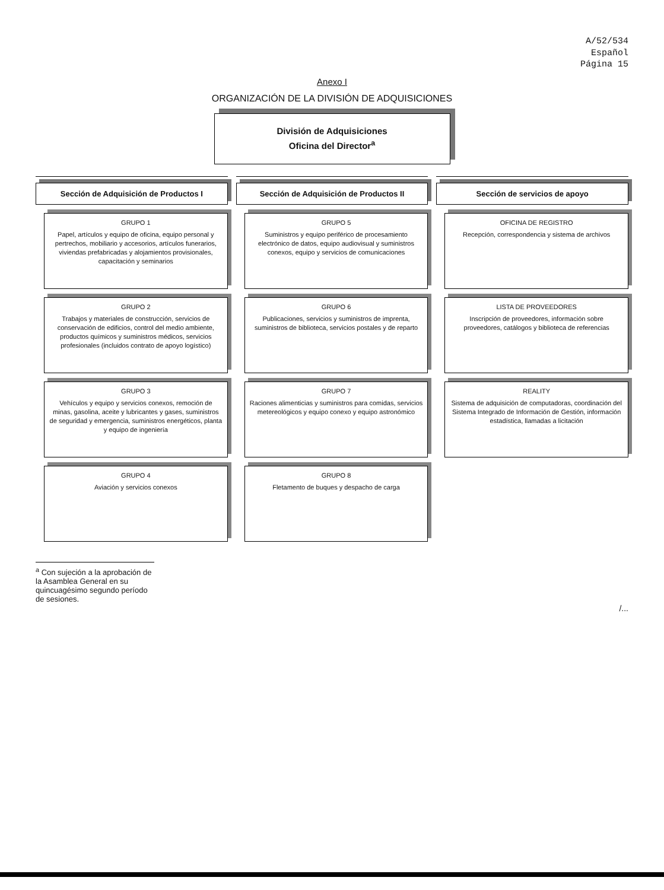A/52/534
Español
Página 15
Anexo I
ORGANIZACIÓN DE LA DIVISIÓN DE ADQUISICIONES
División de Adquisiciones
Oficina del Director<sup>a</sup>
Sección de Adquisición de Productos I
GRUPO 1
Papel, artículos y equipo de oficina, equipo personal y pertrechos, mobiliario y accesorios, artículos funerarios, viviendas prefabricadas y alojamientos provisionales, capacitación y seminarios
GRUPO 2
Trabajos y materiales de construcción, servicios de conservación de edificios, control del medio ambiente, productos químicos y suministros médicos, servicios profesionales (incluidos contrato de apoyo logístico)
GRUPO 3
Vehículos y equipo y servicios conexos, remoción de minas, gasolina, aceite y lubricantes y gases, suministros de seguridad y emergencia, suministros energéticos, planta y equipo de ingeniería
GRUPO 4
Aviación y servicios conexos
Sección de Adquisición de Productos II
GRUPO 5
Suministros y equipo periférico de procesamiento electrónico de datos, equipo audiovisual y suministros conexos, equipo y servicios de comunicaciones
GRUPO 6
Publicaciones, servicios y suministros de imprenta, suministros de biblioteca, servicios postales y de reparto
GRUPO 7
Raciones alimenticias y suministros para comidas, servicios metereológicos y equipo conexo y equipo astronómico
GRUPO 8
Fletamento de buques y despacho de carga
Sección de servicios de apoyo
OFICINA DE REGISTRO
Recepción, correspondencia y sistema de archivos
LISTA DE PROVEEDORES
Inscripción de proveedores, información sobre proveedores, catálogos y biblioteca de referencias
REALITY
Sistema de adquisición de computadoras, coordinación del Sistema Integrado de Información de Gestión, información estadística, llamadas a licitación
<sup>a</sup> Con sujeción a la aprobación de la Asamblea General en su quincuagésimo segundo período de sesiones.
/...